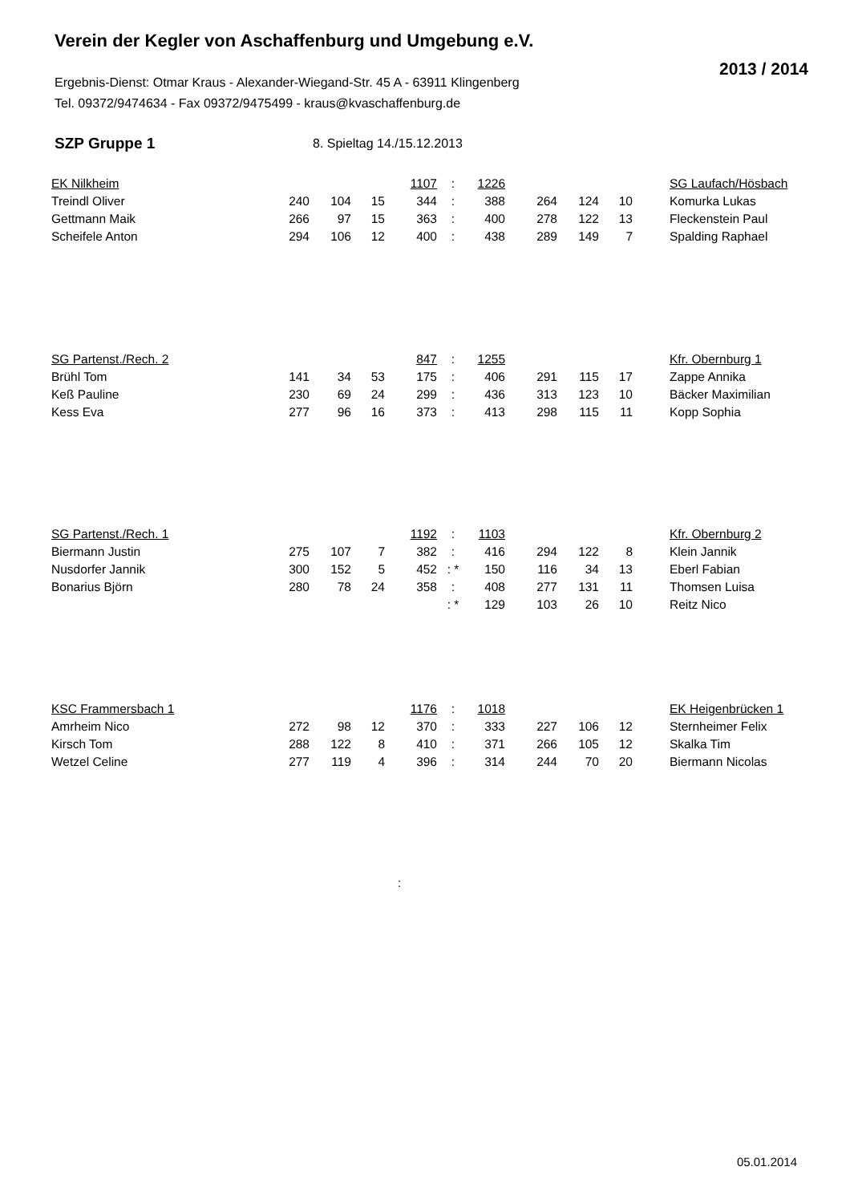Verein der Kegler von Aschaffenburg und Umgebung e.V.
2013 / 2014
Ergebnis-Dienst: Otmar Kraus - Alexander-Wiegand-Str. 45 A - 63911 Klingenberg
Tel. 09372/9474634 - Fax 09372/9475499 - kraus@kvaschaffenburg.de
SZP Gruppe 1 8. Spieltag 14./15.12.2013
| EK Nilkheim | | | | 1107 | : | 1226 | | | | | SG Laufach/Hösbach |
| Treindl Oliver | 240 | 104 | 15 | 344 | : | 388 | 264 | 124 | 10 | | Komurka Lukas |
| Gettmann Maik | 266 | 97 | 15 | 363 | : | 400 | 278 | 122 | 13 | | Fleckenstein Paul |
| Scheifele Anton | 294 | 106 | 12 | 400 | : | 438 | 289 | 149 | 7 | | Spalding Raphael |
| SG Partenst./Rech. 2 | | | | 847 | : | 1255 | | | | | Kfr. Obernburg 1 |
| Brühl Tom | 141 | 34 | 53 | 175 | : | 406 | 291 | 115 | 17 | | Zappe Annika |
| Keß Pauline | 230 | 69 | 24 | 299 | : | 436 | 313 | 123 | 10 | | Bäcker Maximilian |
| Kess Eva | 277 | 96 | 16 | 373 | : | 413 | 298 | 115 | 11 | | Kopp Sophia |
| SG Partenst./Rech. 1 | | | | 1192 | : | 1103 | | | | | Kfr. Obernburg 2 |
| Biermann Justin | 275 | 107 | 7 | 382 | : | 416 | 294 | 122 | 8 | | Klein Jannik |
| Nusdorfer Jannik | 300 | 152 | 5 | 452 | : * | 150 | 116 | 34 | 13 | | Eberl Fabian |
| Bonarius Björn | 280 | 78 | 24 | 358 | : | 408 | 277 | 131 | 11 | | Thomsen Luisa |
| | | | | | : * | 129 | 103 | 26 | 10 | | Reitz Nico |
| KSC Frammersbach 1 | | | | 1176 | : | 1018 | | | | | EK Heigenbrücken 1 |
| Amrheim Nico | 272 | 98 | 12 | 370 | : | 333 | 227 | 106 | 12 | | Sternheimer Felix |
| Kirsch Tom | 288 | 122 | 8 | 410 | : | 371 | 266 | 105 | 12 | | Skalka Tim |
| Wetzel Celine | 277 | 119 | 4 | 396 | : | 314 | 244 | 70 | 20 | | Biermann Nicolas |
:
05.01.2014